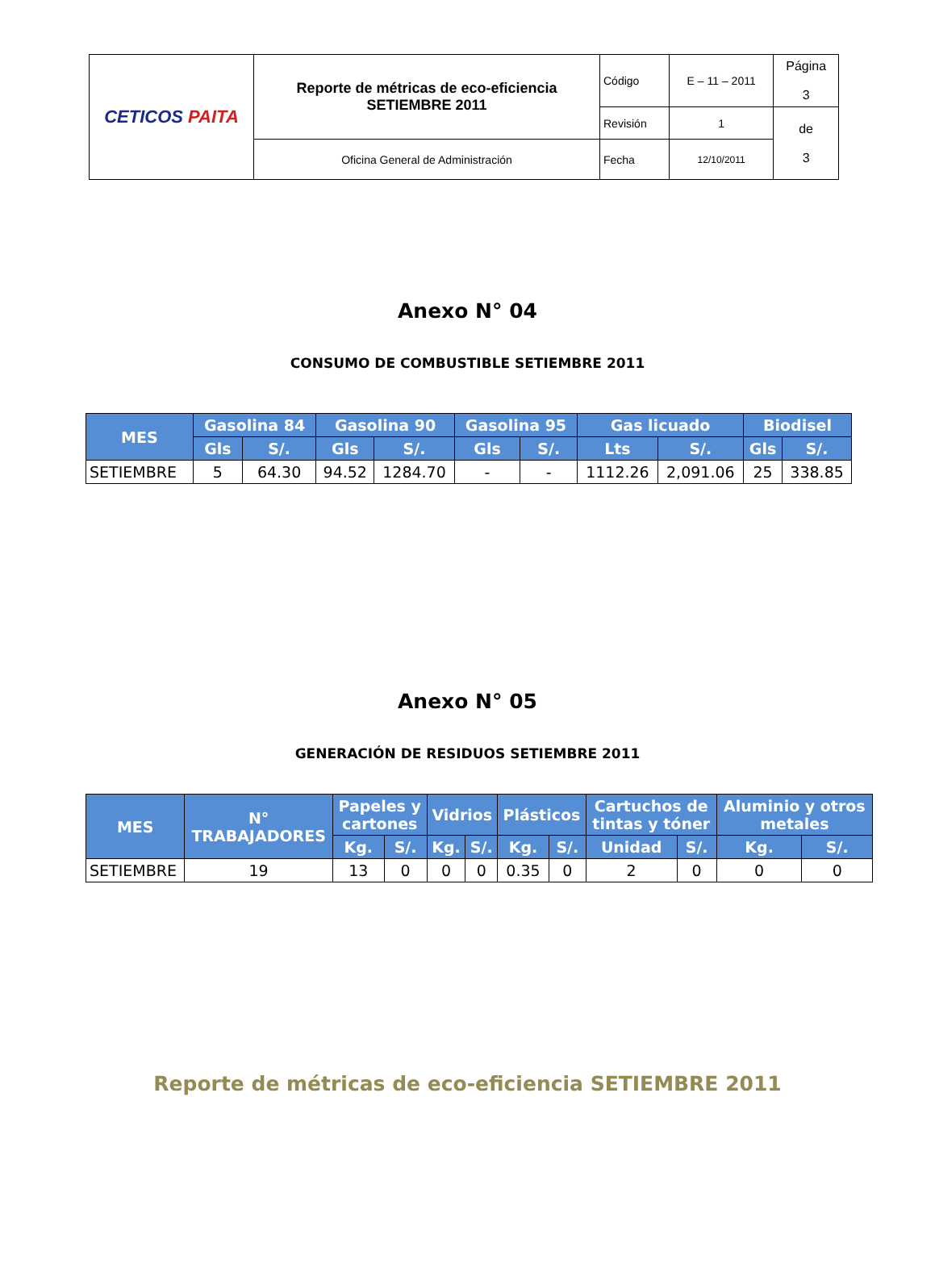| CETICOS PAITA | Reporte de métricas de eco-eficiencia SETIEMBRE 2011 | Código | E – 11 – 2011 | Página 3 |
| | | Revisión | 1 | de 3 |
| | Oficina General de Administración | Fecha | 12/10/2011 | |
Anexo N° 04
CONSUMO DE COMBUSTIBLE SETIEMBRE 2011
| MES | Gasolina 84 | | Gasolina 90 | | Gasolina 95 | | Gas licuado | | Biodisel | |
| --- | --- | --- | --- | --- | --- | --- | --- | --- | --- | --- |
| | Gls | S/. | Gls | S/. | Gls | S/. | Lts | S/. | Gls | S/. |
| SETIEMBRE | 5 | 64.30 | 94.52 | 1284.70 | - | - | 1112.26 | 2,091.06 | 25 | 338.85 |
Anexo N° 05
GENERACIÓN DE RESIDUOS SETIEMBRE 2011
| MES | N° TRABAJADORES | Papeles y cartones | | Vidrios | | Plásticos | | Cartuchos de tintas y tóner | | Aluminio y otros metales | |
| --- | --- | --- | --- | --- | --- | --- | --- | --- | --- | --- | --- |
| | | Kg. | S/. | Kg. | S/. | Kg. | S/. | Unidad | S/. | Kg. | S/. |
| SETIEMBRE | 19 | 13 | 0 | 0 | 0 | 0.35 | 0 | 2 | 0 | 0 | 0 |
Reporte de métricas de eco-eficiencia SETIEMBRE 2011